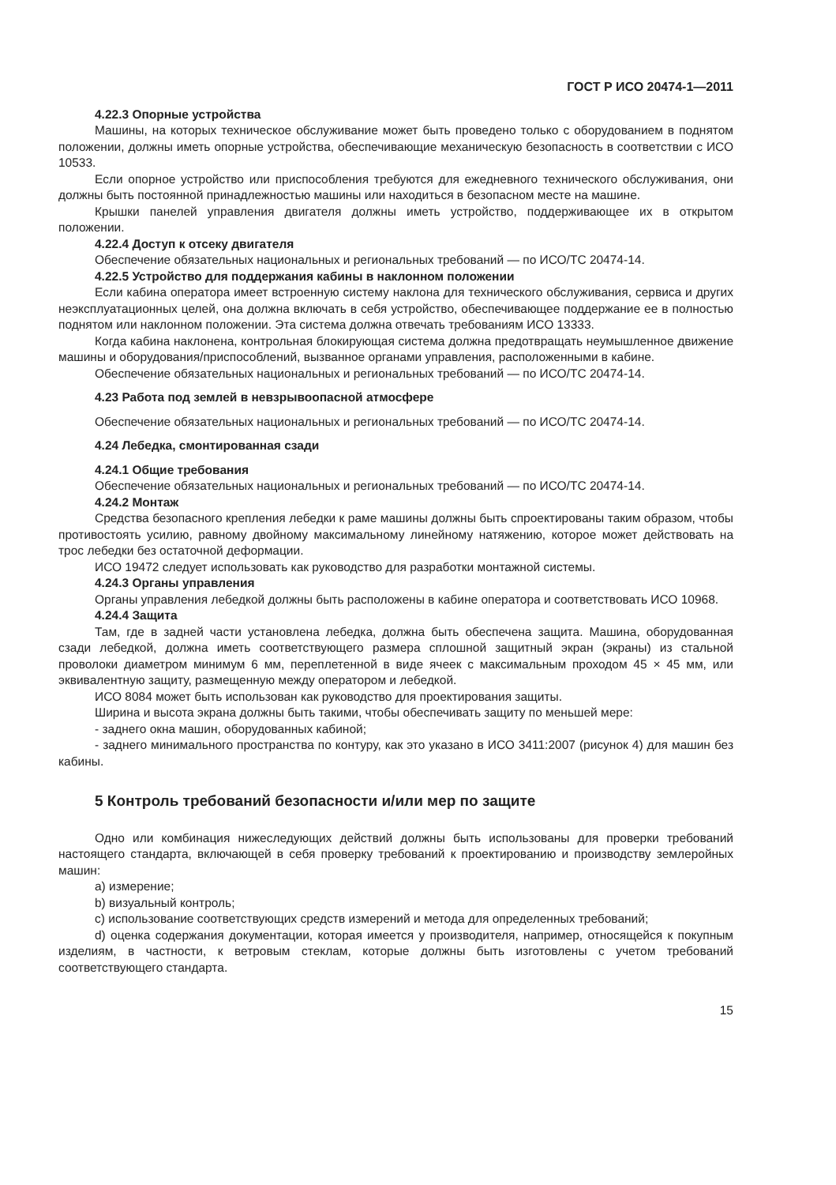ГОСТ Р ИСО 20474-1—2011
4.22.3 Опорные устройства
Машины, на которых техническое обслуживание может быть проведено только с оборудованием в поднятом положении, должны иметь опорные устройства, обеспечивающие механическую безопасность в соответствии с ИСО 10533.
Если опорное устройство или приспособления требуются для ежедневного технического обслуживания, они должны быть постоянной принадлежностью машины или находиться в безопасном месте на машине.
Крышки панелей управления двигателя должны иметь устройство, поддерживающее их в открытом положении.
4.22.4 Доступ к отсеку двигателя
Обеспечение обязательных национальных и региональных требований — по ИСО/ТС 20474-14.
4.22.5 Устройство для поддержания кабины в наклонном положении
Если кабина оператора имеет встроенную систему наклона для технического обслуживания, сервиса и других неэксплуатационных целей, она должна включать в себя устройство, обеспечивающее поддержание ее в полностью поднятом или наклонном положении. Эта система должна отвечать требованиям ИСО 13333.
Когда кабина наклонена, контрольная блокирующая система должна предотвращать неумышленное движение машины и оборудования/приспособлений, вызванное органами управления, расположенными в кабине.
Обеспечение обязательных национальных и региональных требований — по ИСО/ТС 20474-14.
4.23 Работа под землей в невзрывоопасной атмосфере
Обеспечение обязательных национальных и региональных требований — по ИСО/ТС 20474-14.
4.24 Лебедка, смонтированная сзади
4.24.1 Общие требования
Обеспечение обязательных национальных и региональных требований — по ИСО/ТС 20474-14.
4.24.2 Монтаж
Средства безопасного крепления лебедки к раме машины должны быть спроектированы таким образом, чтобы противостоять усилию, равному двойному максимальному линейному натяжению, которое может действовать на трос лебедки без остаточной деформации.
ИСО 19472 следует использовать как руководство для разработки монтажной системы.
4.24.3 Органы управления
Органы управления лебедкой должны быть расположены в кабине оператора и соответствовать ИСО 10968.
4.24.4 Защита
Там, где в задней части установлена лебедка, должна быть обеспечена защита. Машина, оборудованная сзади лебедкой, должна иметь соответствующего размера сплошной защитный экран (экраны) из стальной проволоки диаметром минимум 6 мм, переплетенной в виде ячеек с максимальным проходом 45 × 45 мм, или эквивалентную защиту, размещенную между оператором и лебедкой.
ИСО 8084 может быть использован как руководство для проектирования защиты.
Ширина и высота экрана должны быть такими, чтобы обеспечивать защиту по меньшей мере:
- заднего окна машин, оборудованных кабиной;
- заднего минимального пространства по контуру, как это указано в ИСО 3411:2007 (рисунок 4) для машин без кабины.
5 Контроль требований безопасности и/или мер по защите
Одно или комбинация нижеследующих действий должны быть использованы для проверки требований настоящего стандарта, включающей в себя проверку требований к проектированию и производству землеройных машин:
a) измерение;
b) визуальный контроль;
c) использование соответствующих средств измерений и метода для определенных требований;
d) оценка содержания документации, которая имеется у производителя, например, относящейся к покупным изделиям, в частности, к ветровым стеклам, которые должны быть изготовлены с учетом требований соответствующего стандарта.
15